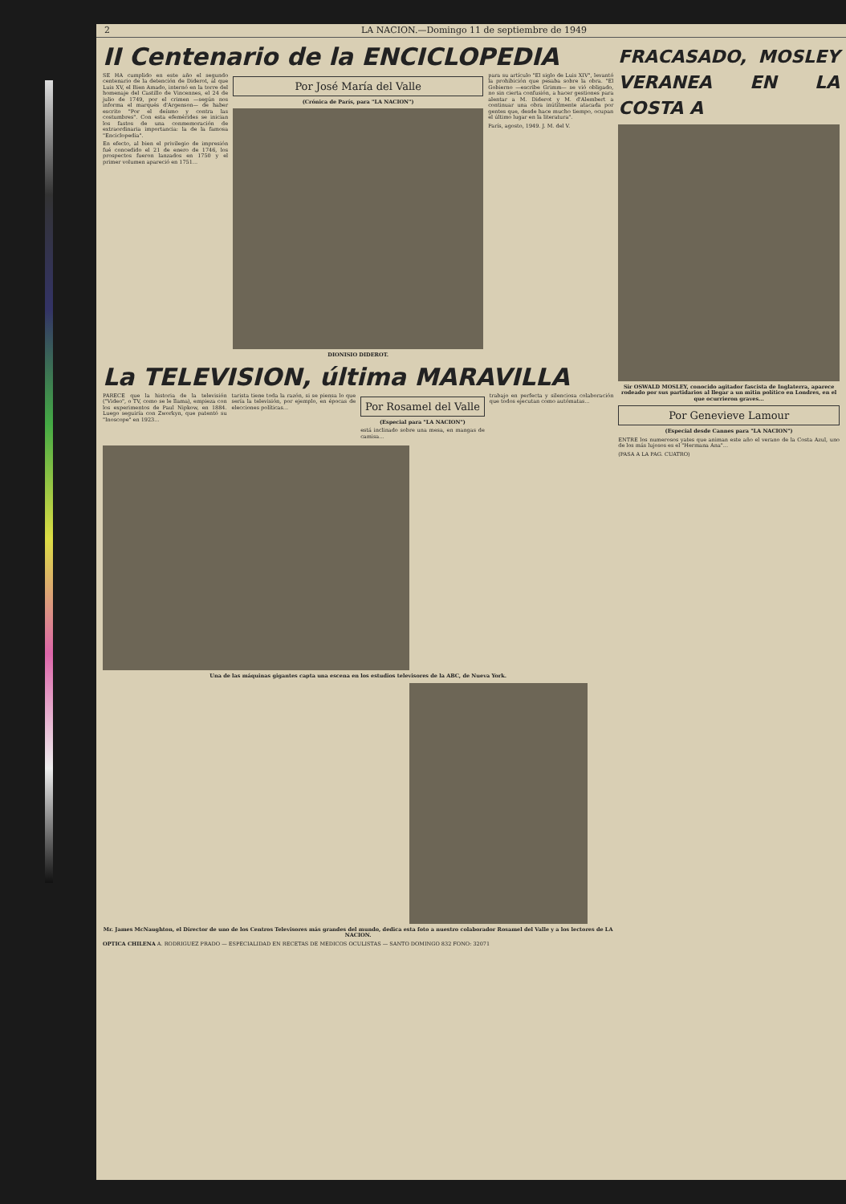2 LA NACION.—Domingo 11 de septiembre de 1949
II Centenario de la ENCICLOPEDIA
SE HA cumplido en este año el segundo centenario de la detención de Diderot, al que Luis XV, el Bien Amado, internó en la torre del homenaje del Castillo de Vincennes, el 24 de julio de 1749, por el crimen —según nos informa el marqués d'Argenson— de haber escrito "Por el deísmo y contra las costumbres". Con esta efemérides se inician los fastos de una conmemoración de extraordinaria importancia: la de la famosa "Enciclopedia".
En efecto, al bien el privilegio de impresión fué concedido el 21 de enero de 1746, los prospectos fueron lanzados en 1750 y el primer volumen apareció en 1751...
Por José María del Valle
(Crónica de París, para "LA NACION")
DIONISIO DIDEROT.
para su artículo "El siglo de Luis XIV", levantó la prohibición que pesaba sobre la obra. "El Gobierno —escribe Grimm— se vió obligado, no sin cierta confusión, a hacer gestiones para alentar a M. Diderot y M. d'Alembert a continuar una obra inútilmente atacada por gentes que, desde hace mucho tiempo, ocupan el último lugar en la literatura".
París, agosto, 1949. J. M. del V.
La TELEVISION, última MARAVILLA
PARECE que la historia de la televisión ("Video", o TV, como se le llama), empieza con los experimentos de Paul Nipkow, en 1884. Luego seguiría con Zworkyn, que patentó su "Inoscope" en 1923...
tarista tiene toda la razón, si se piensa lo que sería la televisión, por ejemplo, en épocas de elecciones políticas...
Por Rosamel del Valle
(Especial para "LA NACION")
está inclinado sobre una mesa, en mangas de camisa...
trabajo en perfecta y silenciosa colaboración que todos ejecutan como autómatas...
Una de las máquinas gigantes capta una escena en los estudios televisores de la ABC, de Nueva York.
Mr. James McNaughton, el Director de uno de los Centros Televisores más grandes del mundo, dedica esta foto a nuestro colaborador Rosamel del Valle y a los lectores de LA NACION.
OPTICA CHILENA A. RODRIGUEZ PRADO — ESPECIALIDAD EN RECETAS DE MEDICOS OCULISTAS — SANTO DOMINGO 832 FONO: 32071
FRACASADO, MOSLEY VERANEA EN LA COSTA A
Sir OSWALD MOSLEY, conocido agitador fascista de Inglaterra, aparece rodeado por sus partidarios al llegar a un mitin político en Londres, en el que ocurrieron graves...
Por Genevieve Lamour
(Especial desde Cannes para "LA NACION")
ENTRE los numerosos yates que animan este año el verano de la Costa Azul, uno de los más lujosos es el "Hermana Ana"...
(PASA A LA PAG. CUATRO)